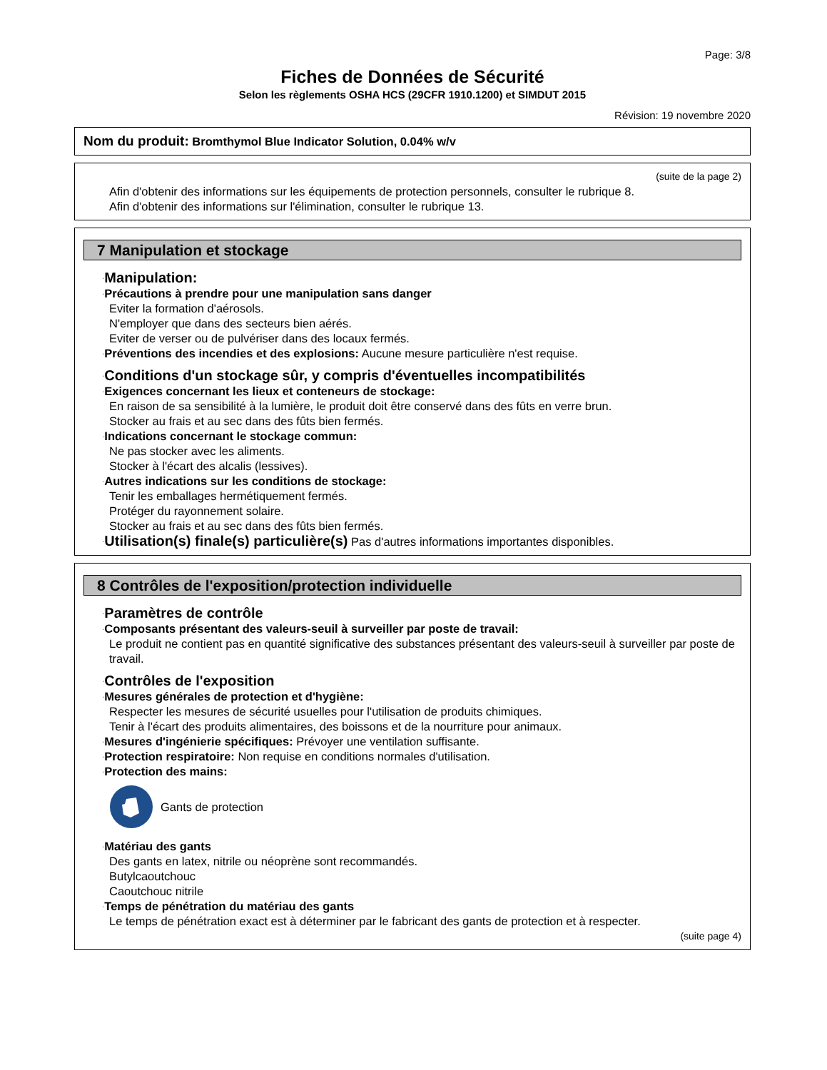Page: 3/8
Fiches de Données de Sécurité
Selon les règlements OSHA HCS (29CFR 1910.1200) et SIMDUT 2015
Révision: 19 novembre 2020
Nom du produit: Bromthymol Blue Indicator Solution, 0.04% w/v
(suite de la page 2)
Afin d'obtenir des informations sur les équipements de protection personnels, consulter le rubrique 8.
Afin d'obtenir des informations sur l'élimination, consulter le rubrique 13.
7 Manipulation et stockage
·Manipulation:
·Précautions à prendre pour une manipulation sans danger
Eviter la formation d'aérosols.
N'employer que dans des secteurs bien aérés.
Eviter de verser ou de pulvériser dans des locaux fermés.
·Préventions des incendies et des explosions: Aucune mesure particulière n'est requise.
·Conditions d'un stockage sûr, y compris d'éventuelles incompatibilités
·Exigences concernant les lieux et conteneurs de stockage:
En raison de sa sensibilité à la lumière, le produit doit être conservé dans des fûts en verre brun.
Stocker au frais et au sec dans des fûts bien fermés.
·Indications concernant le stockage commun:
Ne pas stocker avec les aliments.
Stocker à l'écart des alcalis (lessives).
·Autres indications sur les conditions de stockage:
Tenir les emballages hermétiquement fermés.
Protéger du rayonnement solaire.
Stocker au frais et au sec dans des fûts bien fermés.
·Utilisation(s) finale(s) particulière(s) Pas d'autres informations importantes disponibles.
8 Contrôles de l'exposition/protection individuelle
·Paramètres de contrôle
·Composants présentant des valeurs-seuil à surveiller par poste de travail:
Le produit ne contient pas en quantité significative des substances présentant des valeurs-seuil à surveiller par poste de travail.
·Contrôles de l'exposition
·Mesures générales de protection et d'hygiène:
Respecter les mesures de sécurité usuelles pour l'utilisation de produits chimiques.
Tenir à l'écart des produits alimentaires, des boissons et de la nourriture pour animaux.
·Mesures d'ingénierie spécifiques: Prévoyer une ventilation suffisante.
·Protection respiratoire: Non requise en conditions normales d'utilisation.
·Protection des mains:
Gants de protection
·Matériau des gants
Des gants en latex, nitrile ou néoprène sont recommandés.
Butylcaoutchouc
Caoutchouc nitrile
·Temps de pénétration du matériau des gants
Le temps de pénétration exact est à déterminer par le fabricant des gants de protection et à respecter.
(suite page 4)